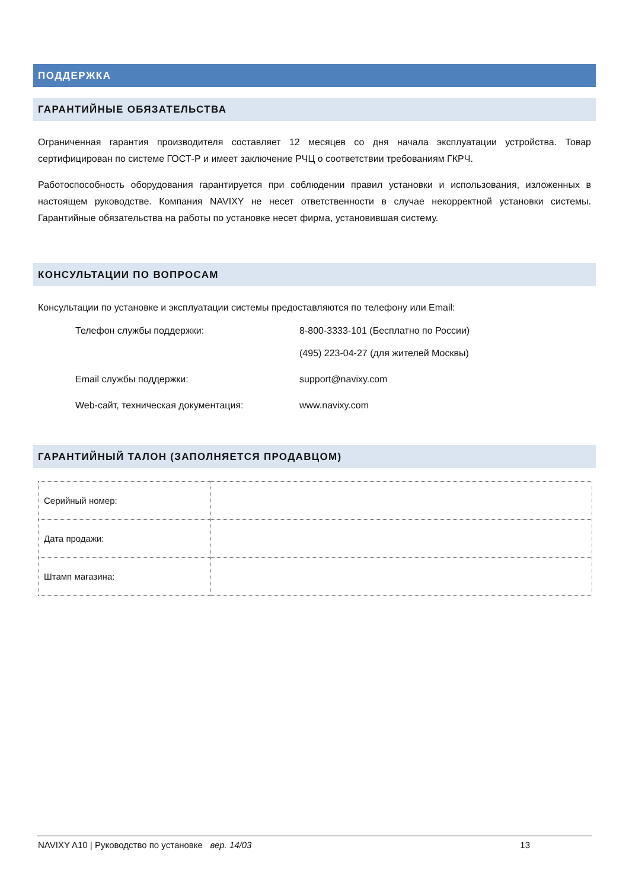ПОДДЕРЖКА
ГАРАНТИЙНЫЕ ОБЯЗАТЕЛЬСТВА
Ограниченная гарантия производителя составляет 12 месяцев со дня начала эксплуатации устройства. Товар сертифицирован по системе ГОСТ-Р и имеет заключение РЧЦ о соответствии требованиям ГКРЧ.
Работоспособность оборудования гарантируется при соблюдении правил установки и использования, изложенных в настоящем руководстве. Компания NAVIXY не несет ответственности в случае некорректной установки системы. Гарантийные обязательства на работы по установке несет фирма, установившая систему.
КОНСУЛЬТАЦИИ ПО ВОПРОСАМ
Консультации по установке и эксплуатации системы предоставляются по телефону или Email:
Телефон службы поддержки: 8-800-3333-101 (Бесплатно по России)
(495) 223-04-27 (для жителей Москвы)
Email службы поддержки: support@navixy.com
Web-сайт, техническая документация: www.navixy.com
ГАРАНТИЙНЫЙ ТАЛОН (ЗАПОЛНЯЕТСЯ ПРОДАВЦОМ)
| Серийный номер: | |
| Дата продажи: | |
| Штамп магазина: | |
NAVIXY A10 | Руководство по установке вер. 14/03 13